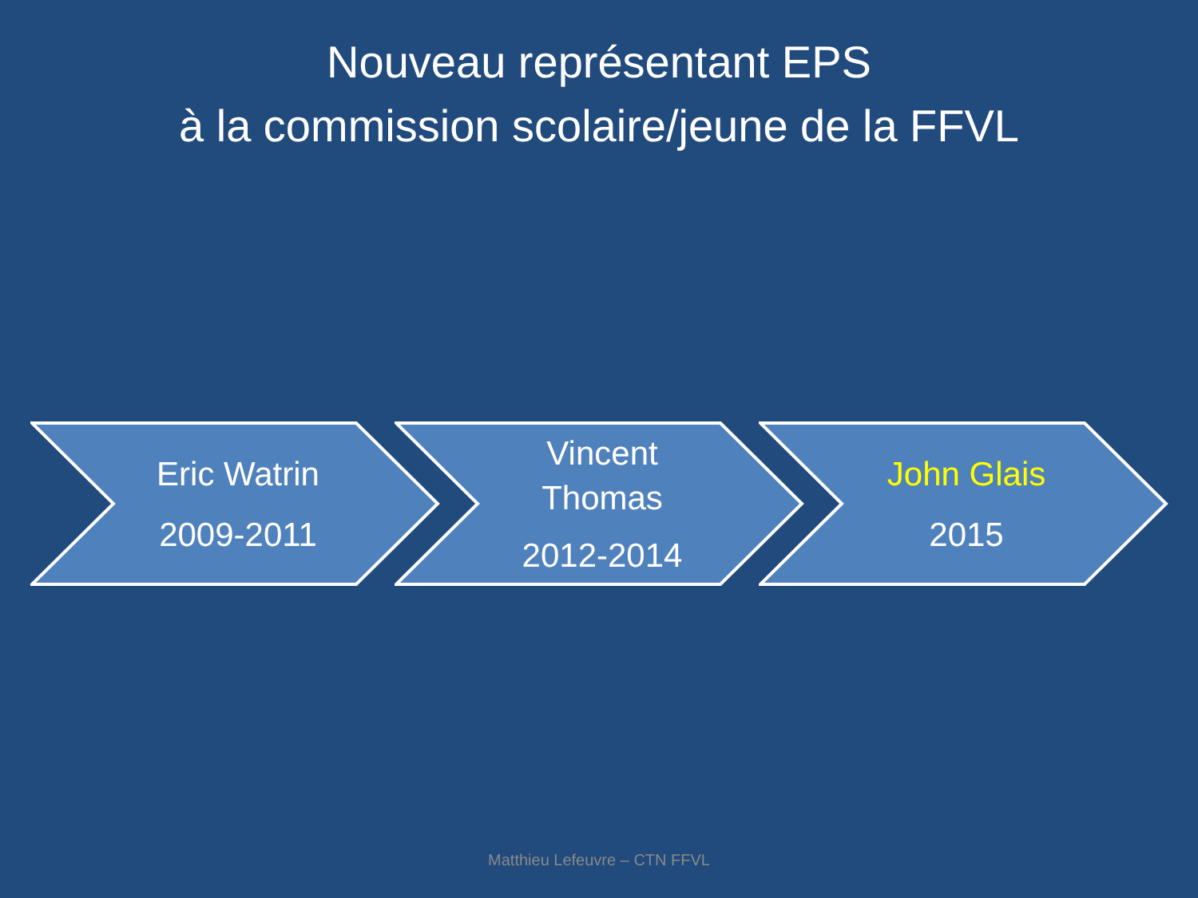Nouveau représentant EPS
à la commission scolaire/jeune de la FFVL
Eric Watrin
2009-2011
Vincent
Thomas
2012-2014
John Glais
2015
Matthieu Lefeuvre – CTN FFVL